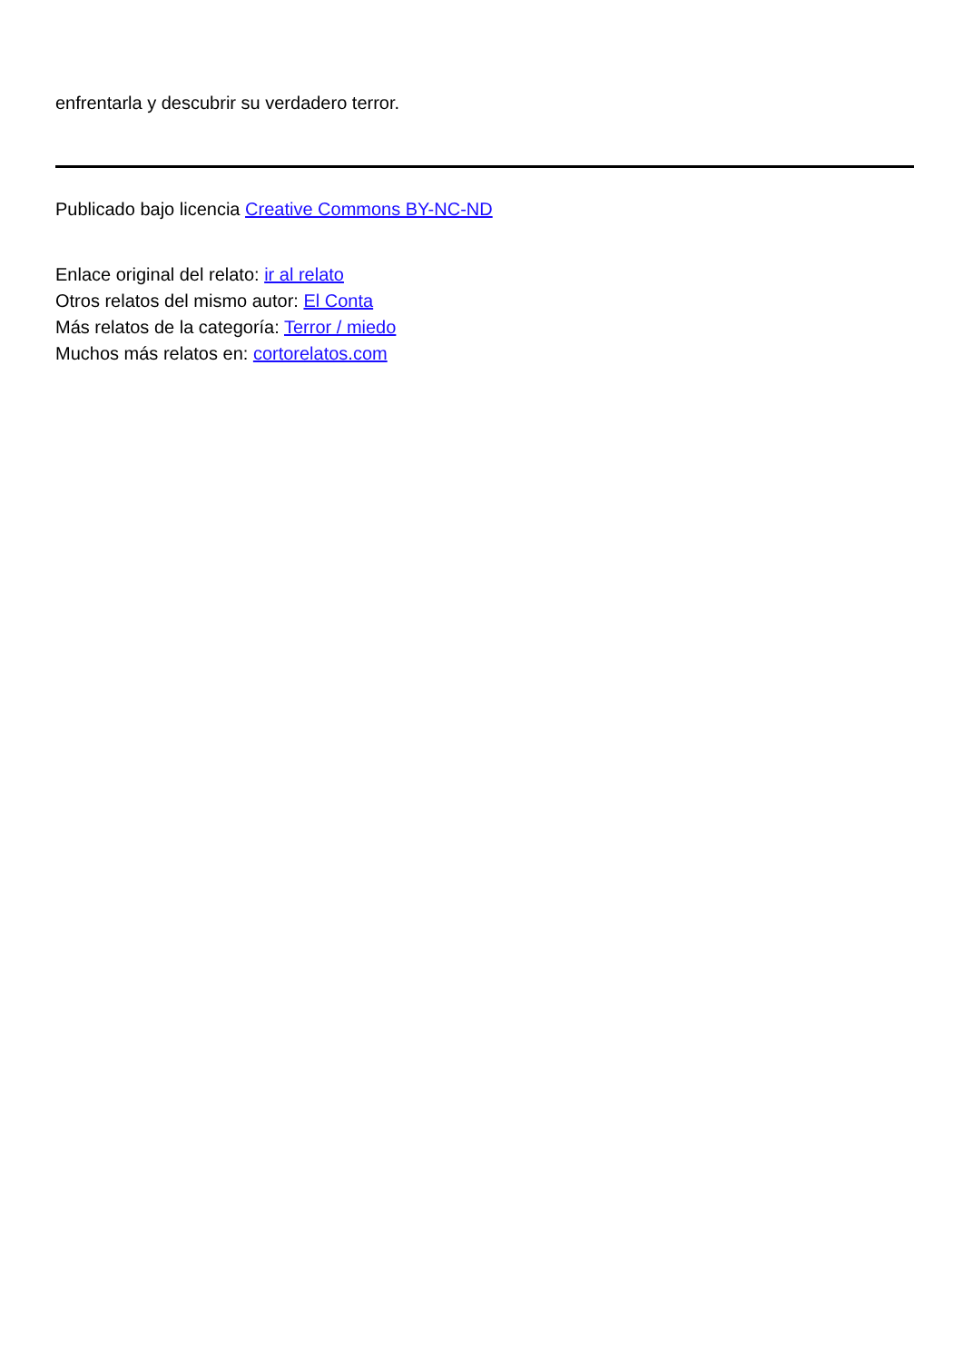enfrentarla y descubrir su verdadero terror.
Publicado bajo licencia Creative Commons BY-NC-ND
Enlace original del relato: ir al relato
Otros relatos del mismo autor: El Conta
Más relatos de la categoría: Terror / miedo
Muchos más relatos en: cortorelatos.com